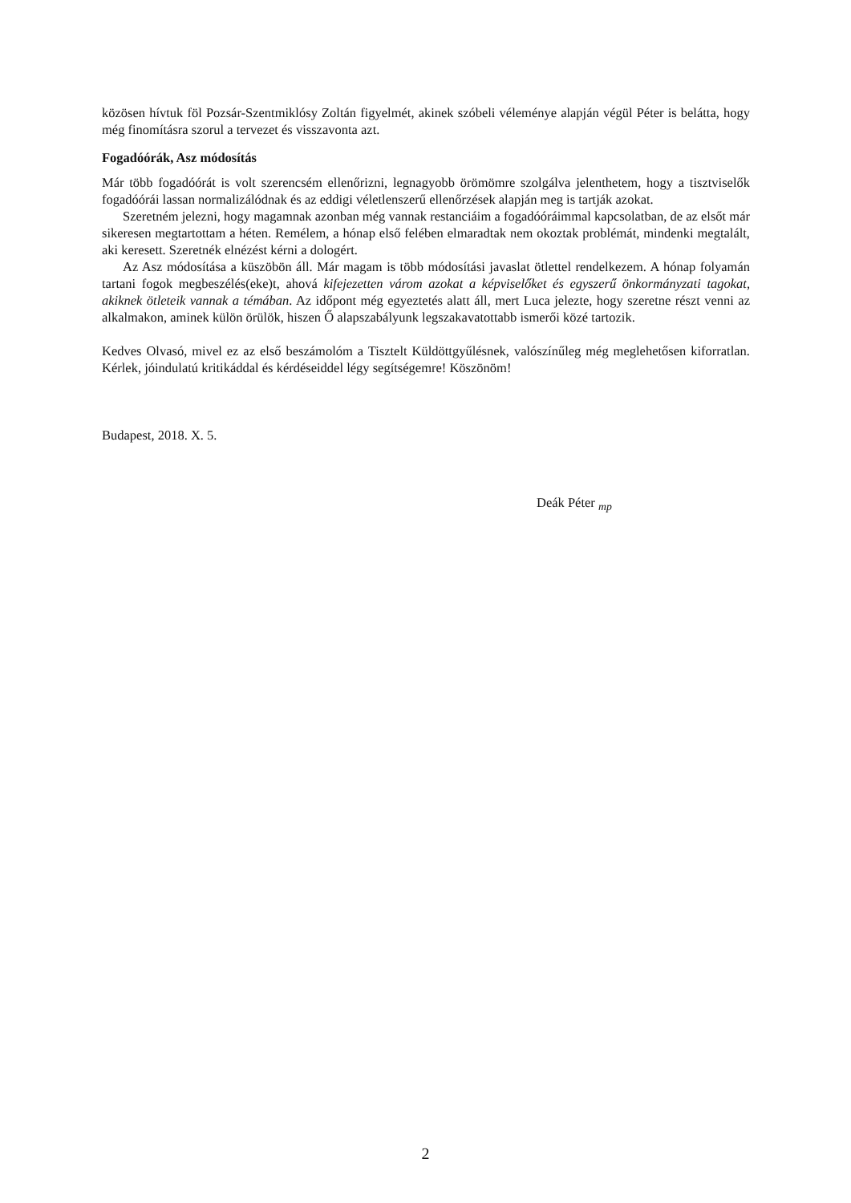közösen hívtuk föl Pozsár-Szentmiklósy Zoltán figyelmét, akinek szóbeli véleménye alapján végül Péter is belátta, hogy még finomításra szorul a tervezet és visszavonta azt.
Fogadóórák, Asz módosítás
Már több fogadóórát is volt szerencsém ellenőrizni, legnagyobb örömömre szolgálva jelenthetem, hogy a tisztviselők fogadóórái lassan normalizálódnak és az eddigi véletlenszerű ellenőrzések alapján meg is tartják azokat.
Szeretném jelezni, hogy magamnak azonban még vannak restanciáim a fogadóóráimmal kapcsolatban, de az elsőt már sikeresen megtartottam a héten. Remélem, a hónap első felében elmaradtak nem okoztak problémát, mindenki megtalált, aki keresett. Szeretnék elnézést kérni a dologért.
Az Asz módosítása a küszöbön áll. Már magam is több módosítási javaslat ötlettel rendelkezem. A hónap folyamán tartani fogok megbeszélés(eke)t, ahová kifejezetten várom azokat a képviselőket és egyszerű önkormányzati tagokat, akiknek ötleteik vannak a témában. Az időpont még egyeztetés alatt áll, mert Luca jelezte, hogy szeretne részt venni az alkalmakon, aminek külön örülök, hiszen Ő alapszabályunk legszakavatottabb ismerői közé tartozik.
Kedves Olvasó, mivel ez az első beszámolóm a Tisztelt Küldöttgyűlésnek, valószínűleg még meglehetősen kiforratlan. Kérlek, jóindulatú kritikáddal és kérdéseiddel légy segítségemre! Köszönöm!
Budapest, 2018. X. 5.
Deák Péter <sub>mp</sub>
2